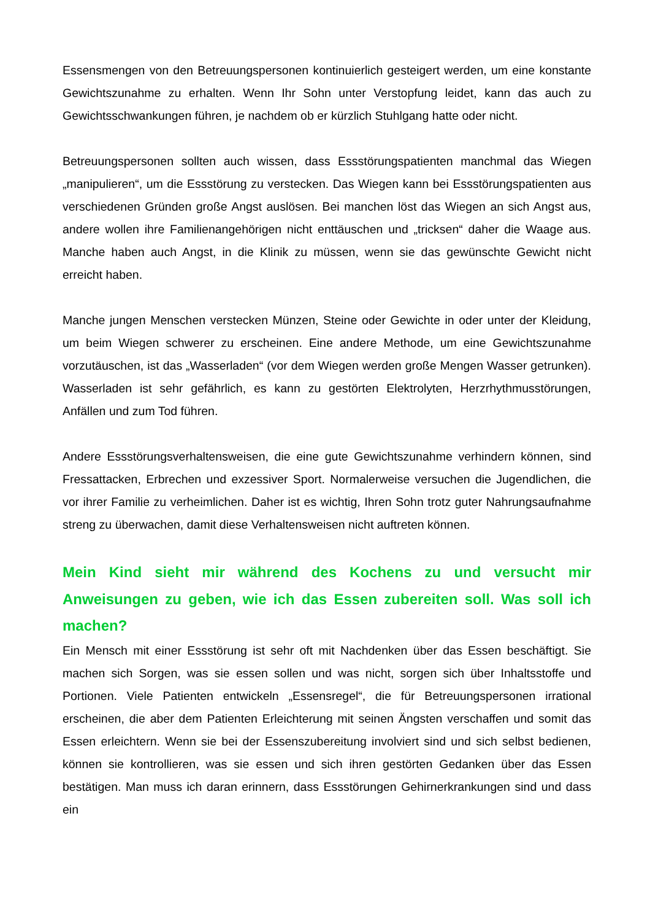Essensmengen von den Betreuungspersonen kontinuierlich gesteigert werden, um eine konstante Gewichtszunahme zu erhalten. Wenn Ihr Sohn unter Verstopfung leidet, kann das auch zu Gewichtsschwankungen führen, je nachdem ob er kürzlich Stuhlgang hatte oder nicht.
Betreuungspersonen sollten auch wissen, dass Essstörungspatienten manchmal das Wiegen „manipulieren“, um die Essstörung zu verstecken. Das Wiegen kann bei Essstörungspatienten aus verschiedenen Gründen große Angst auslösen. Bei manchen löst das Wiegen an sich Angst aus, andere wollen ihre Familienangehörigen nicht enttäuschen und „tricksen“ daher die Waage aus. Manche haben auch Angst, in die Klinik zu müssen, wenn sie das gewünschte Gewicht nicht erreicht haben.
Manche jungen Menschen verstecken Münzen, Steine oder Gewichte in oder unter der Kleidung, um beim Wiegen schwerer zu erscheinen. Eine andere Methode, um eine Gewichtszunahme vorzutäuschen, ist das „Wasserladen“ (vor dem Wiegen werden große Mengen Wasser getrunken). Wasserladen ist sehr gefährlich, es kann zu gestörten Elektrolyten, Herzrhythmusstörungen, Anfällen und zum Tod führen.
Andere Essstörungsverhaltensweisen, die eine gute Gewichtszunahme verhindern können, sind Fressattacken, Erbrechen und exzessiver Sport. Normalerweise versuchen die Jugendlichen, die vor ihrer Familie zu verheimlichen. Daher ist es wichtig, Ihren Sohn trotz guter Nahrungsaufnahme streng zu überwachen, damit diese Verhaltensweisen nicht auftreten können.
Mein Kind sieht mir während des Kochens zu und versucht mir Anweisungen zu geben, wie ich das Essen zubereiten soll. Was soll ich machen?
Ein Mensch mit einer Essstörung ist sehr oft mit Nachdenken über das Essen beschäftigt. Sie machen sich Sorgen, was sie essen sollen und was nicht, sorgen sich über Inhaltsstoffe und Portionen. Viele Patienten entwickeln „Essensregel“, die für Betreuungspersonen irrational erscheinen, die aber dem Patienten Erleichterung mit seinen Ängsten verschaffen und somit das Essen erleichtern. Wenn sie bei der Essenszubereitung involviert sind und sich selbst bedienen, können sie kontrollieren, was sie essen und sich ihren gestörten Gedanken über das Essen bestätigen. Man muss ich daran erinnern, dass Essstörungen Gehirnerkrankungen sind und dass ein